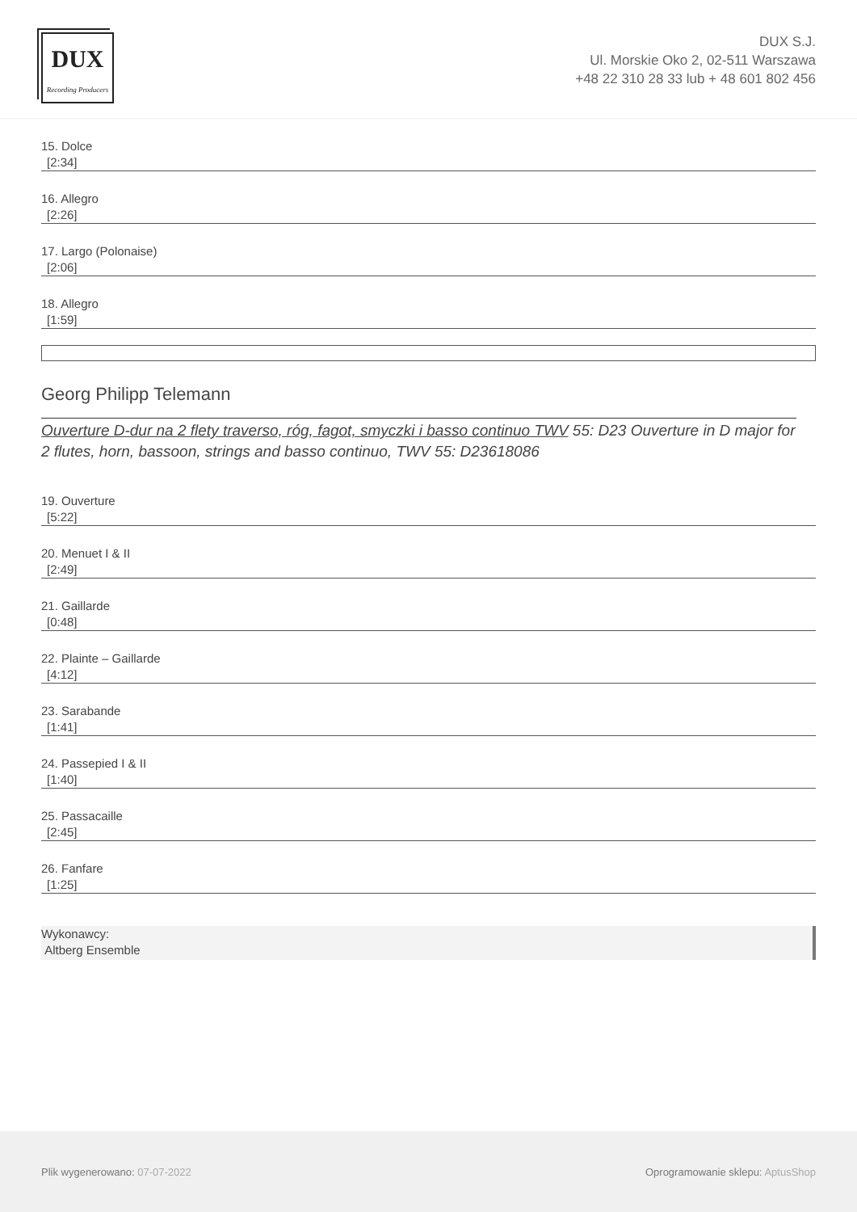DUX
Recording Producers
DUX S.J.
Ul. Morskie Oko 2, 02-511 Warszawa
+48 22 310 28 33 lub + 48 601 802 456
15. Dolce
[2:34]
16. Allegro
[2:26]
17. Largo (Polonaise)
[2:06]
18. Allegro
[1:59]
Georg Philipp Telemann
Ouverture D-dur na 2 flety traverso, róg, fagot, smyczki i basso continuo TWV 55: D23 Ouverture in D major for 2 flutes, horn, bassoon, strings and basso continuo, TWV 55: D23618086
19. Ouverture
[5:22]
20. Menuet I & II
[2:49]
21. Gaillarde
[0:48]
22. Plainte – Gaillarde
[4:12]
23. Sarabande
[1:41]
24. Passepied I & II
[1:40]
25. Passacaille
[2:45]
26. Fanfare
[1:25]
Wykonawcy:
Altberg Ensemble
Plik wygenerowano: 07-07-2022
Oprogramowanie sklepu: AptusShop